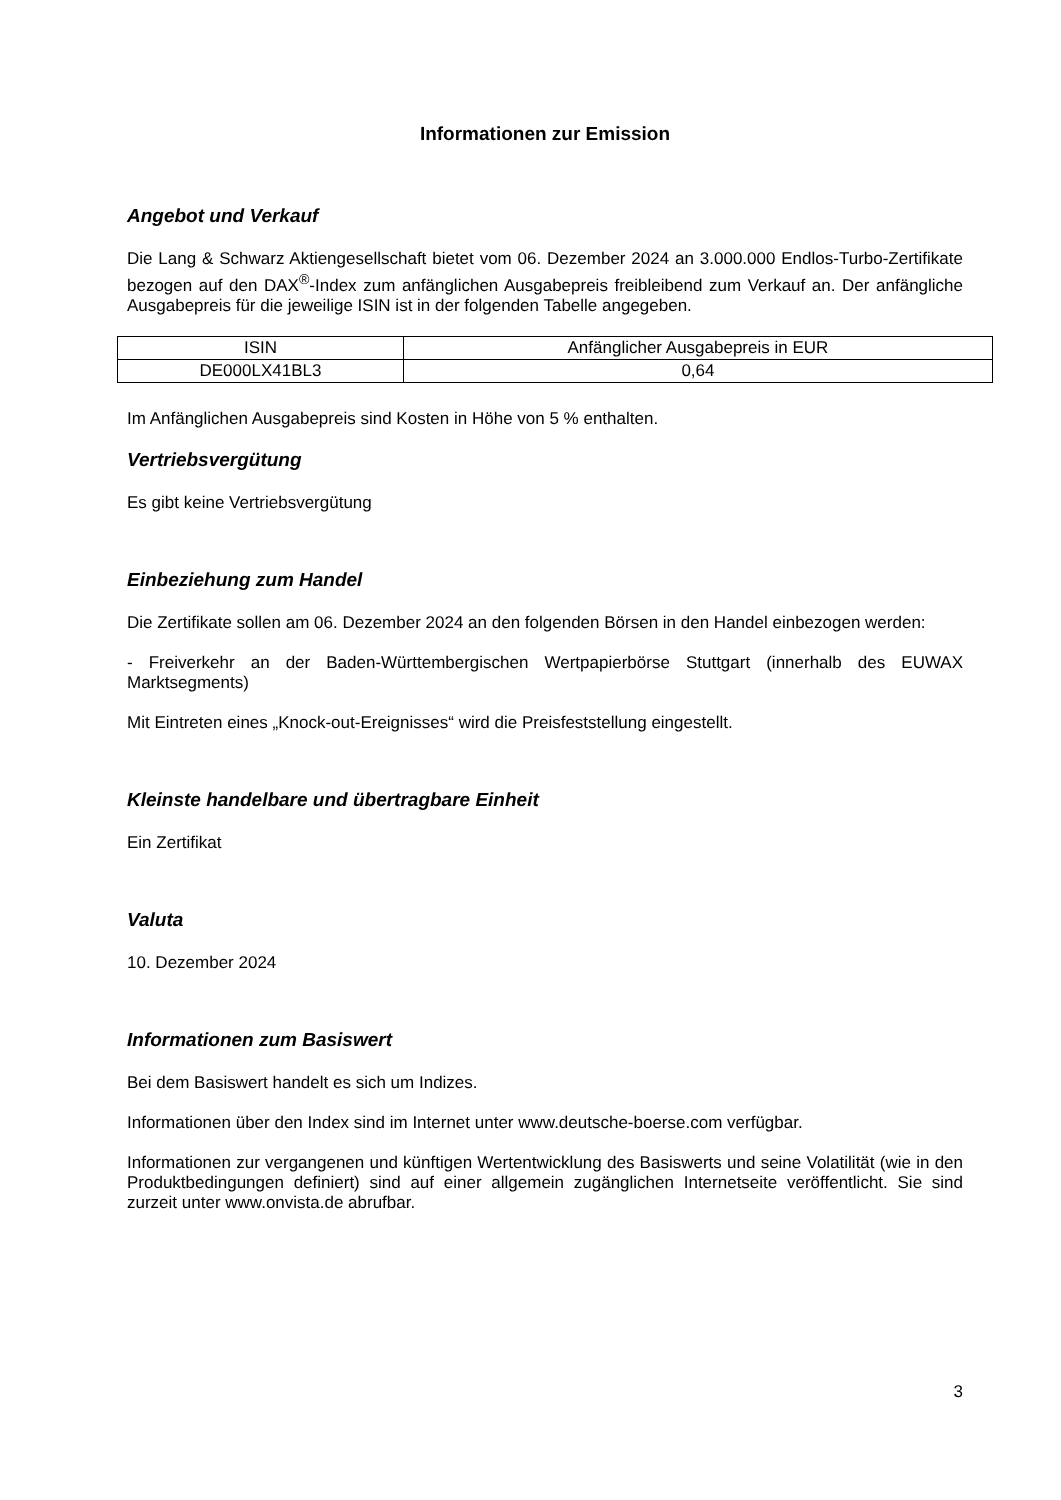Informationen zur Emission
Angebot und Verkauf
Die Lang & Schwarz Aktiengesellschaft bietet vom 06. Dezember 2024 an 3.000.000 Endlos-Turbo-Zertifikate bezogen auf den DAX<sup>®</sup>-Index zum anfänglichen Ausgabepreis freibleibend zum Verkauf an. Der anfängliche Ausgabepreis für die jeweilige ISIN ist in der folgenden Tabelle angegeben.
| ISIN | Anfänglicher Ausgabepreis in EUR |
| DE000LX41BL3 | 0,64 |
Im Anfänglichen Ausgabepreis sind Kosten in Höhe von 5 % enthalten.
Vertriebsvergütung
Es gibt keine Vertriebsvergütung
Einbeziehung zum Handel
Die Zertifikate sollen am 06. Dezember 2024 an den folgenden Börsen in den Handel einbezogen werden:
- Freiverkehr an der Baden-Württembergischen Wertpapierbörse Stuttgart (innerhalb des EUWAX Marktsegments)
Mit Eintreten eines „Knock-out-Ereignisses“ wird die Preisfeststellung eingestellt.
Kleinste handelbare und übertragbare Einheit
Ein Zertifikat
Valuta
10. Dezember 2024
Informationen zum Basiswert
Bei dem Basiswert handelt es sich um Indizes.
Informationen über den Index sind im Internet unter www.deutsche-boerse.com verfügbar.
Informationen zur vergangenen und künftigen Wertentwicklung des Basiswerts und seine Volatilität (wie in den Produktbedingungen definiert) sind auf einer allgemein zugänglichen Internetseite veröffentlicht. Sie sind zurzeit unter www.onvista.de abrufbar.
3